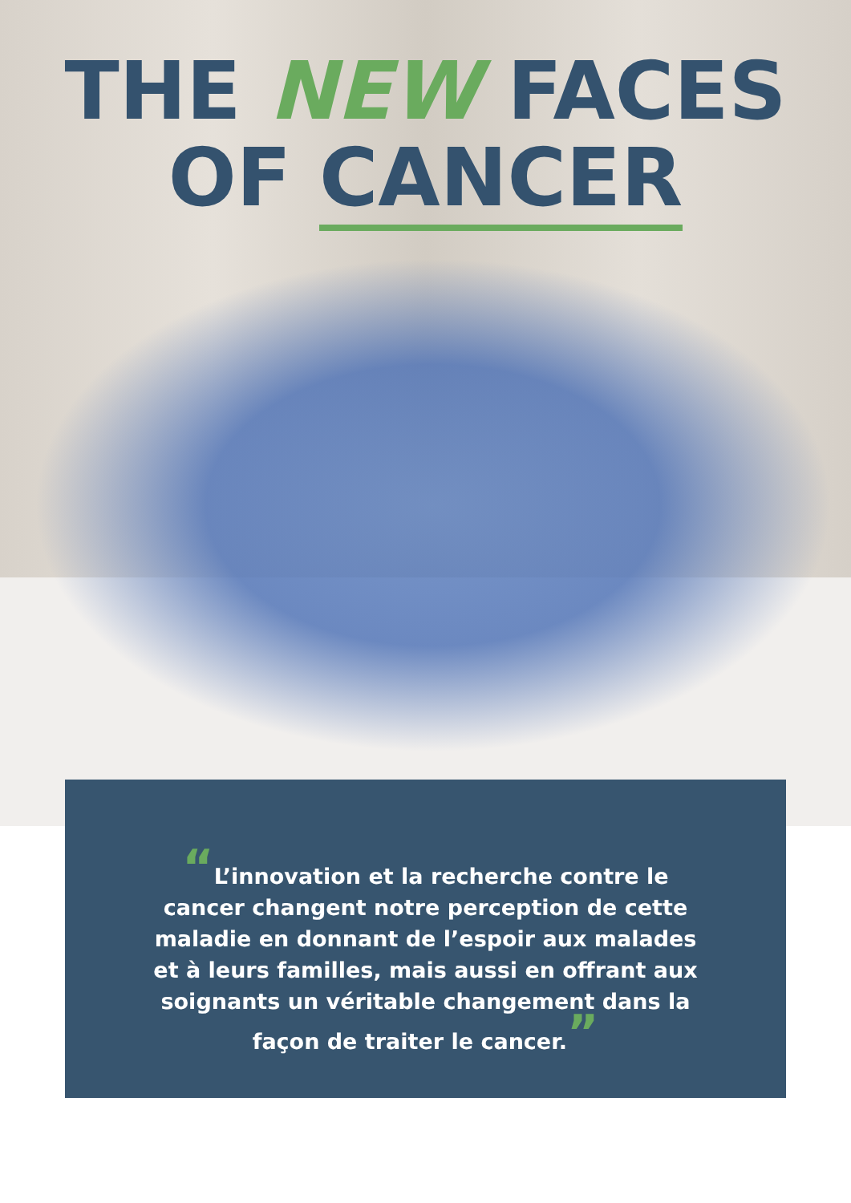THE NEW FACES
OF CANCER
“L’innovation et la recherche contre le cancer changent notre perception de cette maladie en donnant de l’espoir aux malades et à leurs familles, mais aussi en offrant aux soignants un véritable changement dans la façon de traiter le cancer.”